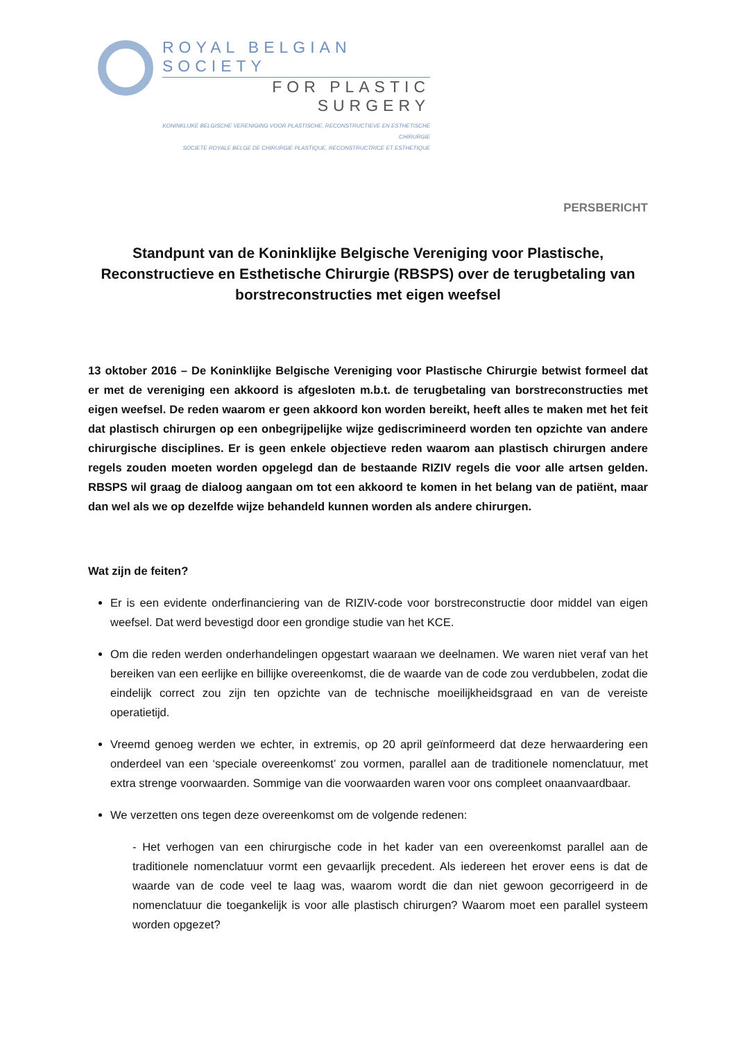ROYAL BELGIAN SOCIETY
FOR PLASTIC SURGERY
KONINKLIJKE BELGISCHE VERENIGING VOOR PLASTISCHE, RECONSTRUCTIEVE EN ESTHETISCHE CHIRURGIE
SOCIETE ROYALE BELGE DE CHIRURGIE PLASTIQUE, RECONSTRUCTRICE ET ESTHETIQUE
PERSBERICHT
Standpunt van de Koninklijke Belgische Vereniging voor Plastische, Reconstructieve en Esthetische Chirurgie (RBSPS) over de terugbetaling van borstreconstructies met eigen weefsel
13 oktober 2016 – De Koninklijke Belgische Vereniging voor Plastische Chirurgie betwist formeel dat er met de vereniging een akkoord is afgesloten m.b.t. de terugbetaling van borstreconstructies met eigen weefsel. De reden waarom er geen akkoord kon worden bereikt, heeft alles te maken met het feit dat plastisch chirurgen op een onbegrijpelijke wijze gediscrimineerd worden ten opzichte van andere chirurgische disciplines. Er is geen enkele objectieve reden waarom aan plastisch chirurgen andere regels zouden moeten worden opgelegd dan de bestaande RIZIV regels die voor alle artsen gelden. RBSPS wil graag de dialoog aangaan om tot een akkoord te komen in het belang van de patiënt, maar dan wel als we op dezelfde wijze behandeld kunnen worden als andere chirurgen.
Wat zijn de feiten?
Er is een evidente onderfinanciering van de RIZIV-code voor borstreconstructie door middel van eigen weefsel. Dat werd bevestigd door een grondige studie van het KCE.
Om die reden werden onderhandelingen opgestart waaraan we deelnamen. We waren niet veraf van het bereiken van een eerlijke en billijke overeenkomst, die de waarde van de code zou verdubbelen, zodat die eindelijk correct zou zijn ten opzichte van de technische moeilijkheidsgraad en van de vereiste operatietijd.
Vreemd genoeg werden we echter, in extremis, op 20 april geïnformeerd dat deze herwaardering een onderdeel van een ‘speciale overeenkomst’ zou vormen, parallel aan de traditionele nomenclatuur, met extra strenge voorwaarden. Sommige van die voorwaarden waren voor ons compleet onaanvaardbaar.
We verzetten ons tegen deze overeenkomst om de volgende redenen:
- Het verhogen van een chirurgische code in het kader van een overeenkomst parallel aan de traditionele nomenclatuur vormt een gevaarlijk precedent. Als iedereen het erover eens is dat de waarde van de code veel te laag was, waarom wordt die dan niet gewoon gecorrigeerd in de nomenclatuur die toegankelijk is voor alle plastisch chirurgen? Waarom moet een parallel systeem worden opgezet?